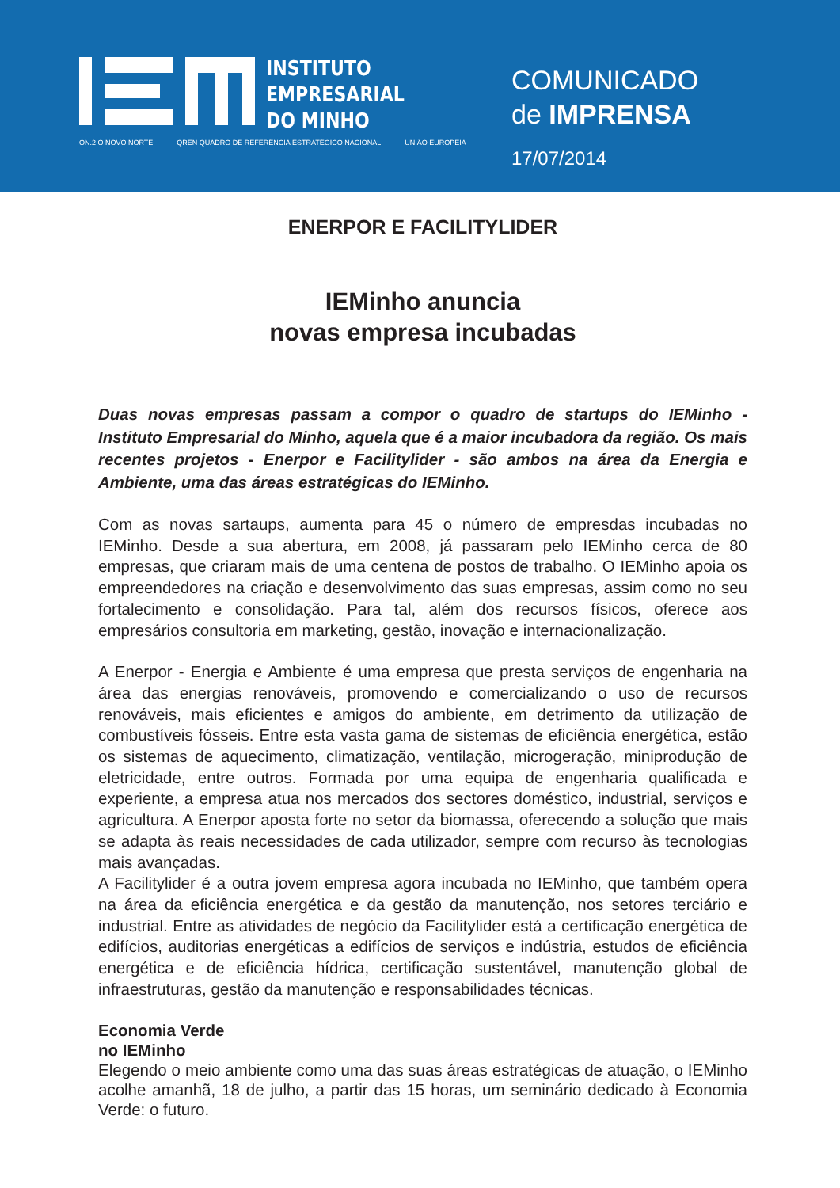INSTITUTO
EMPRESARIAL
DO MINHO
ON.2 O NOVO NORTE QREN QUADRO DE REFERÊNCIA ESTRATÉGICO NACIONAL UNIÃO EUROPEIA
COMUNICADO
de IMPRENSA
17/07/2014
ENERPOR E FACILITYLIDER
IEMinho anuncia
novas empresa incubadas
Duas novas empresas passam a compor o quadro de startups do IEMinho - Instituto Empresarial do Minho, aquela que é a maior incubadora da região. Os mais recentes projetos - Enerpor e Facilitylider - são ambos na área da Energia e Ambiente, uma das áreas estratégicas do IEMinho.
Com as novas sartaups, aumenta para 45 o número de empresdas incubadas no IEMinho. Desde a sua abertura, em 2008, já passaram pelo IEMinho cerca de 80 empresas, que criaram mais de uma centena de postos de trabalho. O IEMinho apoia os empreendedores na criação e desenvolvimento das suas empresas, assim como no seu fortalecimento e consolidação. Para tal, além dos recursos físicos, oferece aos empresários consultoria em marketing, gestão, inovação e internacionalização.
A Enerpor - Energia e Ambiente é uma empresa que presta serviços de engenharia na área das energias renováveis, promovendo e comercializando o uso de recursos renováveis, mais eficientes e amigos do ambiente, em detrimento da utilização de combustíveis fósseis. Entre esta vasta gama de sistemas de eficiência energética, estão os sistemas de aquecimento, climatização, ventilação, microgeração, miniprodução de eletricidade, entre outros. Formada por uma equipa de engenharia qualificada e experiente, a empresa atua nos mercados dos sectores doméstico, industrial, serviços e agricultura. A Enerpor aposta forte no setor da biomassa, oferecendo a solução que mais se adapta às reais necessidades de cada utilizador, sempre com recurso às tecnologias mais avançadas.
A Facilitylider é a outra jovem empresa agora incubada no IEMinho, que também opera na área da eficiência energética e da gestão da manutenção, nos setores terciário e industrial. Entre as atividades de negócio da Facilitylider está a certificação energética de edifícios, auditorias energéticas a edifícios de serviços e indústria, estudos de eficiência energética e de eficiência hídrica, certificação sustentável, manutenção global de infraestruturas, gestão da manutenção e responsabilidades técnicas.
Economia Verde
no IEMinho
Elegendo o meio ambiente como uma das suas áreas estratégicas de atuação, o IEMinho acolhe amanhã, 18 de julho, a partir das 15 horas, um seminário dedicado à Economia Verde: o futuro.